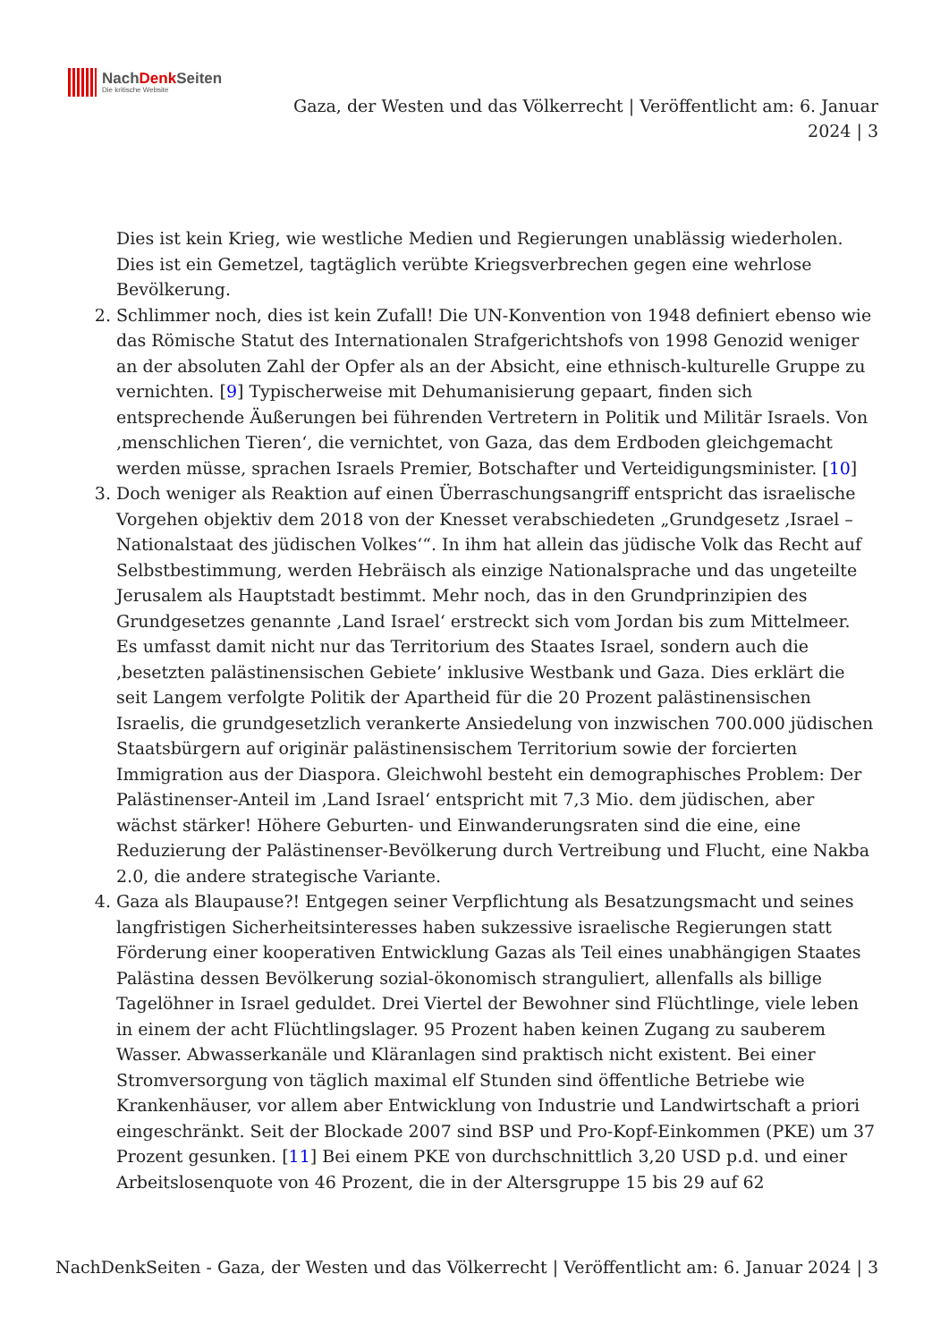NachDenk Seiten
Die kritische Website
Gaza, der Westen und das Völkerrecht | Veröffentlicht am: 6. Januar 2024 | 3
Dies ist kein Krieg, wie westliche Medien und Regierungen unablässig wiederholen. Dies ist ein Gemetzel, tagtäglich verübte Kriegsverbrechen gegen eine wehrlose Bevölkerung.
2. Schlimmer noch, dies ist kein Zufall! Die UN-Konvention von 1948 definiert ebenso wie das Römische Statut des Internationalen Strafgerichtshofs von 1998 Genozid weniger an der absoluten Zahl der Opfer als an der Absicht, eine ethnisch-kulturelle Gruppe zu vernichten. [9] Typischerweise mit Dehumanisierung gepaart, finden sich entsprechende Äußerungen bei führenden Vertretern in Politik und Militär Israels. Von ‚menschlichen Tieren‘, die vernichtet, von Gaza, das dem Erdboden gleichgemacht werden müsse, sprachen Israels Premier, Botschafter und Verteidigungsminister. [10]
3. Doch weniger als Reaktion auf einen Überraschungsangriff entspricht das israelische Vorgehen objektiv dem 2018 von der Knesset verabschiedeten „Grundgesetz ‚Israel – Nationalstaat des jüdischen Volkes‘“. In ihm hat allein das jüdische Volk das Recht auf Selbstbestimmung, werden Hebräisch als einzige Nationalsprache und das ungeteilte Jerusalem als Hauptstadt bestimmt. Mehr noch, das in den Grundprinzipien des Grundgesetzes genannte ‚Land Israel‘ erstreckt sich vom Jordan bis zum Mittelmeer. Es umfasst damit nicht nur das Territorium des Staates Israel, sondern auch die ‚besetzten palästinensischen Gebiete’ inklusive Westbank und Gaza. Dies erklärt die seit Langem verfolgte Politik der Apartheid für die 20 Prozent palästinensischen Israelis, die grundgesetzlich verankerte Ansiedelung von inzwischen 700.000 jüdischen Staatsbürgern auf originär palästinensischem Territorium sowie der forcierten Immigration aus der Diaspora. Gleichwohl besteht ein demographisches Problem: Der Palästinenser-Anteil im ‚Land Israel‘ entspricht mit 7,3 Mio. dem jüdischen, aber wächst stärker! Höhere Geburten- und Einwanderungsraten sind die eine, eine Reduzierung der Palästinenser-Bevölkerung durch Vertreibung und Flucht, eine Nakba 2.0, die andere strategische Variante.
4. Gaza als Blaupause?! Entgegen seiner Verpflichtung als Besatzungsmacht und seines langfristigen Sicherheitsinteresses haben sukzessive israelische Regierungen statt Förderung einer kooperativen Entwicklung Gazas als Teil eines unabhängigen Staates Palästina dessen Bevölkerung sozial-ökonomisch stranguliert, allenfalls als billige Tagelöhner in Israel geduldet. Drei Viertel der Bewohner sind Flüchtlinge, viele leben in einem der acht Flüchtlingslager. 95 Prozent haben keinen Zugang zu sauberem Wasser. Abwasserkanäle und Kläranlagen sind praktisch nicht existent. Bei einer Stromversorgung von täglich maximal elf Stunden sind öffentliche Betriebe wie Krankenhäuser, vor allem aber Entwicklung von Industrie und Landwirtschaft a priori eingeschränkt. Seit der Blockade 2007 sind BSP und Pro-Kopf-Einkommen (PKE) um 37 Prozent gesunken. [11] Bei einem PKE von durchschnittlich 3,20 USD p.d. und einer Arbeitslosenquote von 46 Prozent, die in der Altersgruppe 15 bis 29 auf 62
NachDenkSeiten - Gaza, der Westen und das Völkerrecht | Veröffentlicht am: 6. Januar 2024 | 3